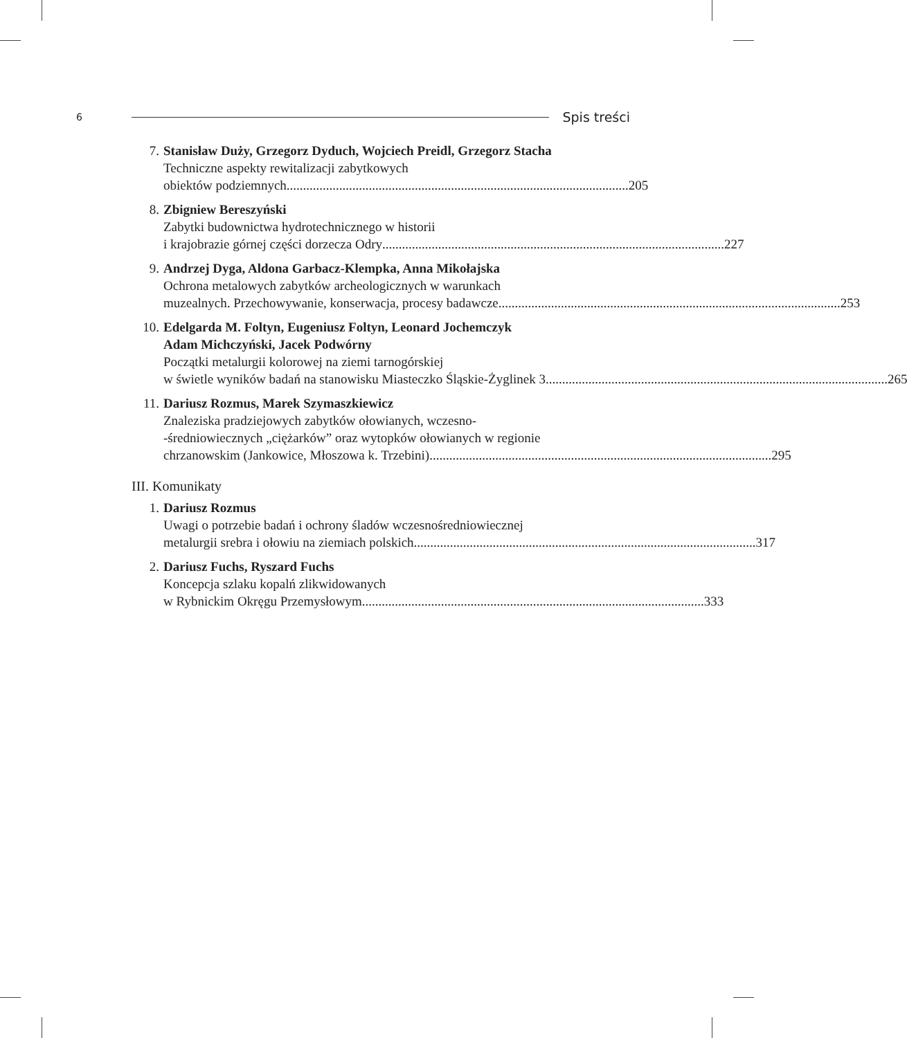6 Spis treści
7. Stanisław Duży, Grzegorz Dyduch, Wojciech Preidl, Grzegorz Stacha
Techniczne aspekty rewitalizacji zabytkowych
obiektów podziemnych ........................................................................................................ 205
8. Zbigniew Bereszyński
Zabytki budownictwa hydrotechnicznego w historii
i krajobrazie górnej części dorzecza Odry ........................................................................................................ 227
9. Andrzej Dyga, Aldona Garbacz-Klempka, Anna Mikołajska
Ochrona metalowych zabytków archeologicznych w warunkach
muzealnych. Przechowywanie, konserwacja, procesy badawcze ........................................................................................................ 253
10. Edelgarda M. Foltyn, Eugeniusz Foltyn, Leonard Jochemczyk
Adam Michczyński, Jacek Podwórny
Początki metalurgii kolorowej na ziemi tarnogórskiej
w świetle wyników badań na stanowisku Miasteczko Śląskie-Żyglinek 3 ........................................................................................................ 265
11. Dariusz Rozmus, Marek Szymaszkiewicz
Znaleziska pradziejowych zabytków ołowianych, wczesno-
-średniowiecznych „ciężarków” oraz wytopków ołowianych w regionie
chrzanowskim (Jankowice, Młoszowa k. Trzebini) ........................................................................................................ 295
III. Komunikaty
1. Dariusz Rozmus
Uwagi o potrzebie badań i ochrony śladów wczesnośredniowiecznej
metalurgii srebra i ołowiu na ziemiach polskich ........................................................................................................ 317
2. Dariusz Fuchs, Ryszard Fuchs
Koncepcja szlaku kopalń zlikwidowanych
w Rybnickim Okręgu Przemysłowym ........................................................................................................ 333